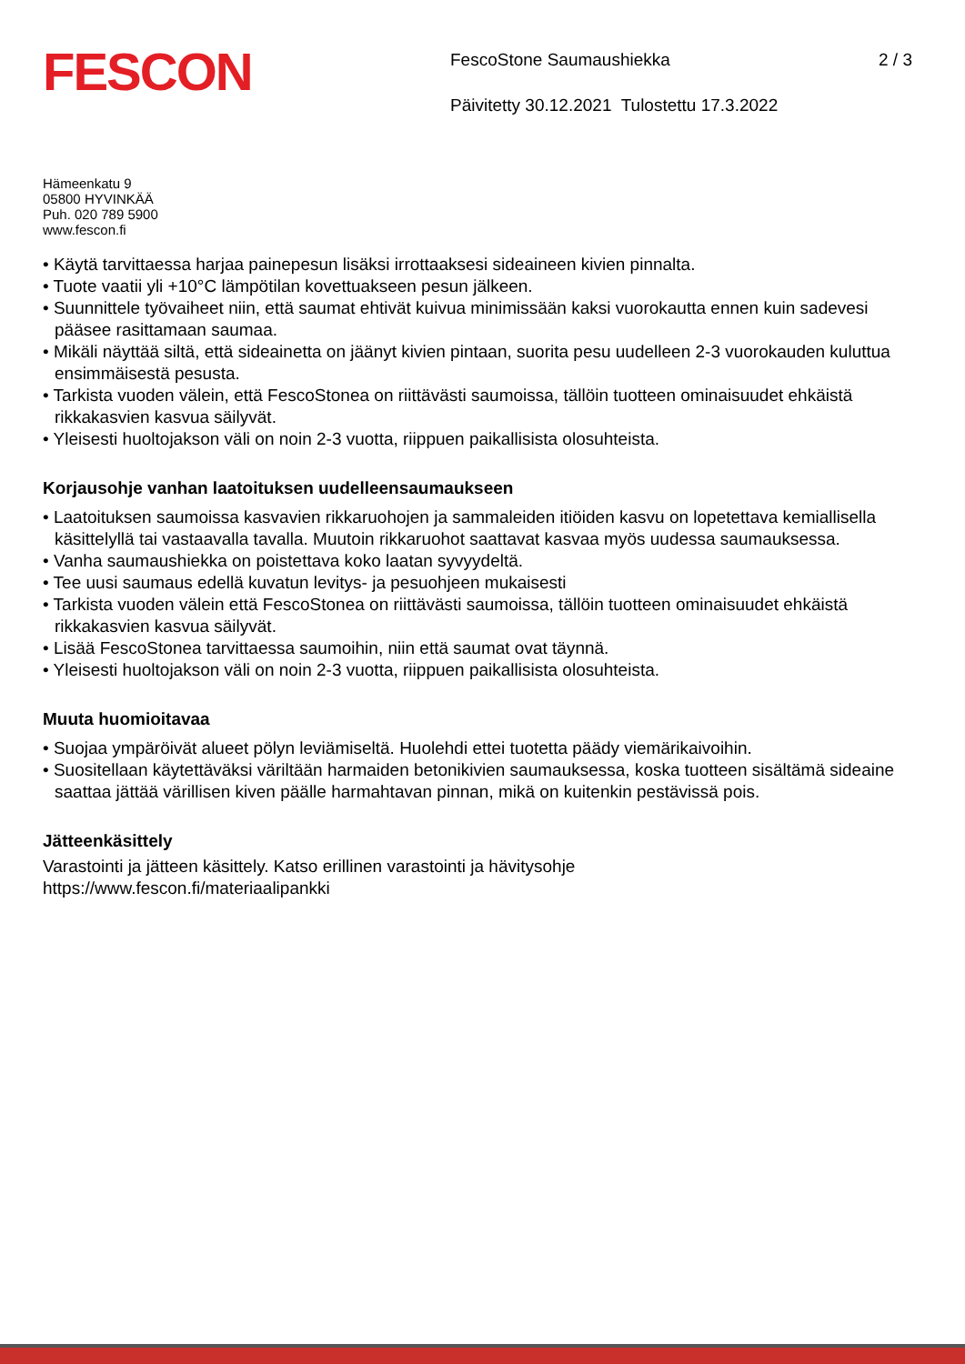FESCON
FescoStone Saumaushiekka
Päivitetty 30.12.2021 Tulostettu 17.3.2022
2 / 3
Hämeenkatu 9
05800 HYVINKÄÄ
Puh. 020 789 5900
www.fescon.fi
• Käytä tarvittaessa harjaa painepesun lisäksi irrottaaksesi sideaineen kivien pinnalta.
• Tuote vaatii yli +10°C lämpötilan kovettuakseen pesun jälkeen.
• Suunnittele työvaiheet niin, että saumat ehtivät kuivua minimissään kaksi vuorokautta ennen kuin sadevesi pääsee rasittamaan saumaa.
• Mikäli näyttää siltä, että sideainetta on jäänyt kivien pintaan, suorita pesu uudelleen 2-3 vuorokauden kuluttua ensimmäisestä pesusta.
• Tarkista vuoden välein, että FescoStonea on riittävästi saumoissa, tällöin tuotteen ominaisuudet ehkäistä rikkakasvien kasvua säilyvät.
• Yleisesti huoltojakson väli on noin 2-3 vuotta, riippuen paikallisista olosuhteista.
Korjausohje vanhan laatoituksen uudelleensaumaukseen
• Laatoituksen saumoissa kasvavien rikkaruohojen ja sammaleiden itiöiden kasvu on lopetettava kemiallisella käsittelyllä tai vastaavalla tavalla. Muutoin rikkaruohot saattavat kasvaa myös uudessa saumauksessa.
• Vanha saumaushiekka on poistettava koko laatan syvyydeltä.
• Tee uusi saumaus edellä kuvatun levitys- ja pesuohjeen mukaisesti
• Tarkista vuoden välein että FescoStonea on riittävästi saumoissa, tällöin tuotteen ominaisuudet ehkäistä rikkakasvien kasvua säilyvät.
• Lisää FescoStonea tarvittaessa saumoihin, niin että saumat ovat täynnä.
• Yleisesti huoltojakson väli on noin 2-3 vuotta, riippuen paikallisista olosuhteista.
Muuta huomioitavaa
• Suojaa ympäröivät alueet pölyn leviämiseltä. Huolehdi ettei tuotetta päädy viemärikaivoihin.
• Suositellaan käytettäväksi väriltään harmaiden betonikivien saumauksessa, koska tuotteen sisältämä sideaine saattaa jättää värillisen kiven päälle harmahtavan pinnan, mikä on kuitenkin pestävissä pois.
Jätteenkäsittely
Varastointi ja jätteen käsittely. Katso erillinen varastointi ja hävitysohje
https://www.fescon.fi/materiaalipankki